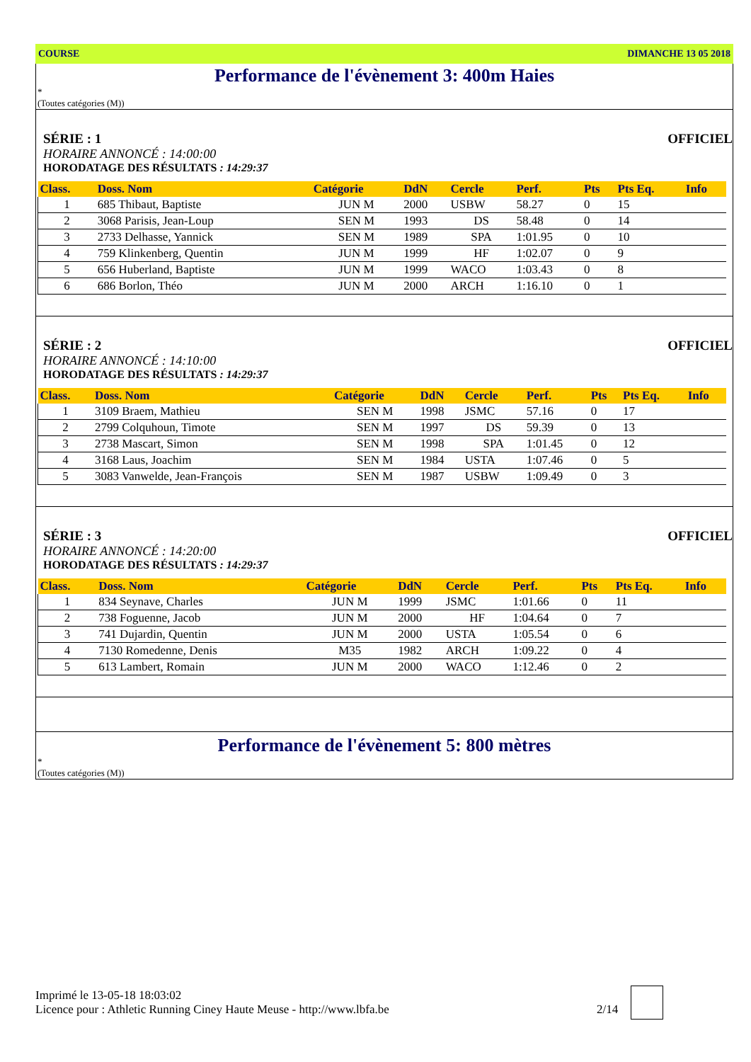COURSE DIMANCHE 13 05 2018
Performance de l'évènement 3: 400m Haies
*
(Toutes catégories (M))
SÉRIE : 1
OFFICIEL
HORAIRE ANNONCÉ : 14:00:00
HORODATAGE DES RÉSULTATS : 14:29:37
| Class. | Doss. Nom | Catégorie | DdN | Cercle | Perf. | Pts | Pts Eq. | Info |
| --- | --- | --- | --- | --- | --- | --- | --- | --- |
| 1 | 685 Thibaut, Baptiste | JUN M | 2000 | USBW | 58.27 | 0 | 15 | |
| 2 | 3068 Parisis, Jean-Loup | SEN M | 1993 | DS | 58.48 | 0 | 14 | |
| 3 | 2733 Delhasse, Yannick | SEN M | 1989 | SPA | 1:01.95 | 0 | 10 | |
| 4 | 759 Klinkenberg, Quentin | JUN M | 1999 | HF | 1:02.07 | 0 | 9 | |
| 5 | 656 Huberland, Baptiste | JUN M | 1999 | WACO | 1:03.43 | 0 | 8 | |
| 6 | 686 Borlon, Théo | JUN M | 2000 | ARCH | 1:16.10 | 0 | 1 | |
SÉRIE : 2
OFFICIEL
HORAIRE ANNONCÉ : 14:10:00
HORODATAGE DES RÉSULTATS : 14:29:37
| Class. | Doss. Nom | Catégorie | DdN | Cercle | Perf. | Pts | Pts Eq. | Info |
| --- | --- | --- | --- | --- | --- | --- | --- | --- |
| 1 | 3109 Braem, Mathieu | SEN M | 1998 | JSMC | 57.16 | 0 | 17 | |
| 2 | 2799 Colquhoun, Timote | SEN M | 1997 | DS | 59.39 | 0 | 13 | |
| 3 | 2738 Mascart, Simon | SEN M | 1998 | SPA | 1:01.45 | 0 | 12 | |
| 4 | 3168 Laus, Joachim | SEN M | 1984 | USTA | 1:07.46 | 0 | 5 | |
| 5 | 3083 Vanwelde, Jean-François | SEN M | 1987 | USBW | 1:09.49 | 0 | 3 | |
SÉRIE : 3
OFFICIEL
HORAIRE ANNONCÉ : 14:20:00
HORODATAGE DES RÉSULTATS : 14:29:37
| Class. | Doss. Nom | Catégorie | DdN | Cercle | Perf. | Pts | Pts Eq. | Info |
| --- | --- | --- | --- | --- | --- | --- | --- | --- |
| 1 | 834 Seynave, Charles | JUN M | 1999 | JSMC | 1:01.66 | 0 | 11 | |
| 2 | 738 Foguenne, Jacob | JUN M | 2000 | HF | 1:04.64 | 0 | 7 | |
| 3 | 741 Dujardin, Quentin | JUN M | 2000 | USTA | 1:05.54 | 0 | 6 | |
| 4 | 7130 Romedenne, Denis | M35 | 1982 | ARCH | 1:09.22 | 0 | 4 | |
| 5 | 613 Lambert, Romain | JUN M | 2000 | WACO | 1:12.46 | 0 | 2 | |
Performance de l'évènement 5: 800 mètres
*
(Toutes catégories (M))
Imprimé le 13-05-18 18:03:02
Licence pour : Athletic Running Ciney Haute Meuse - http://www.lbfa.be
2/14